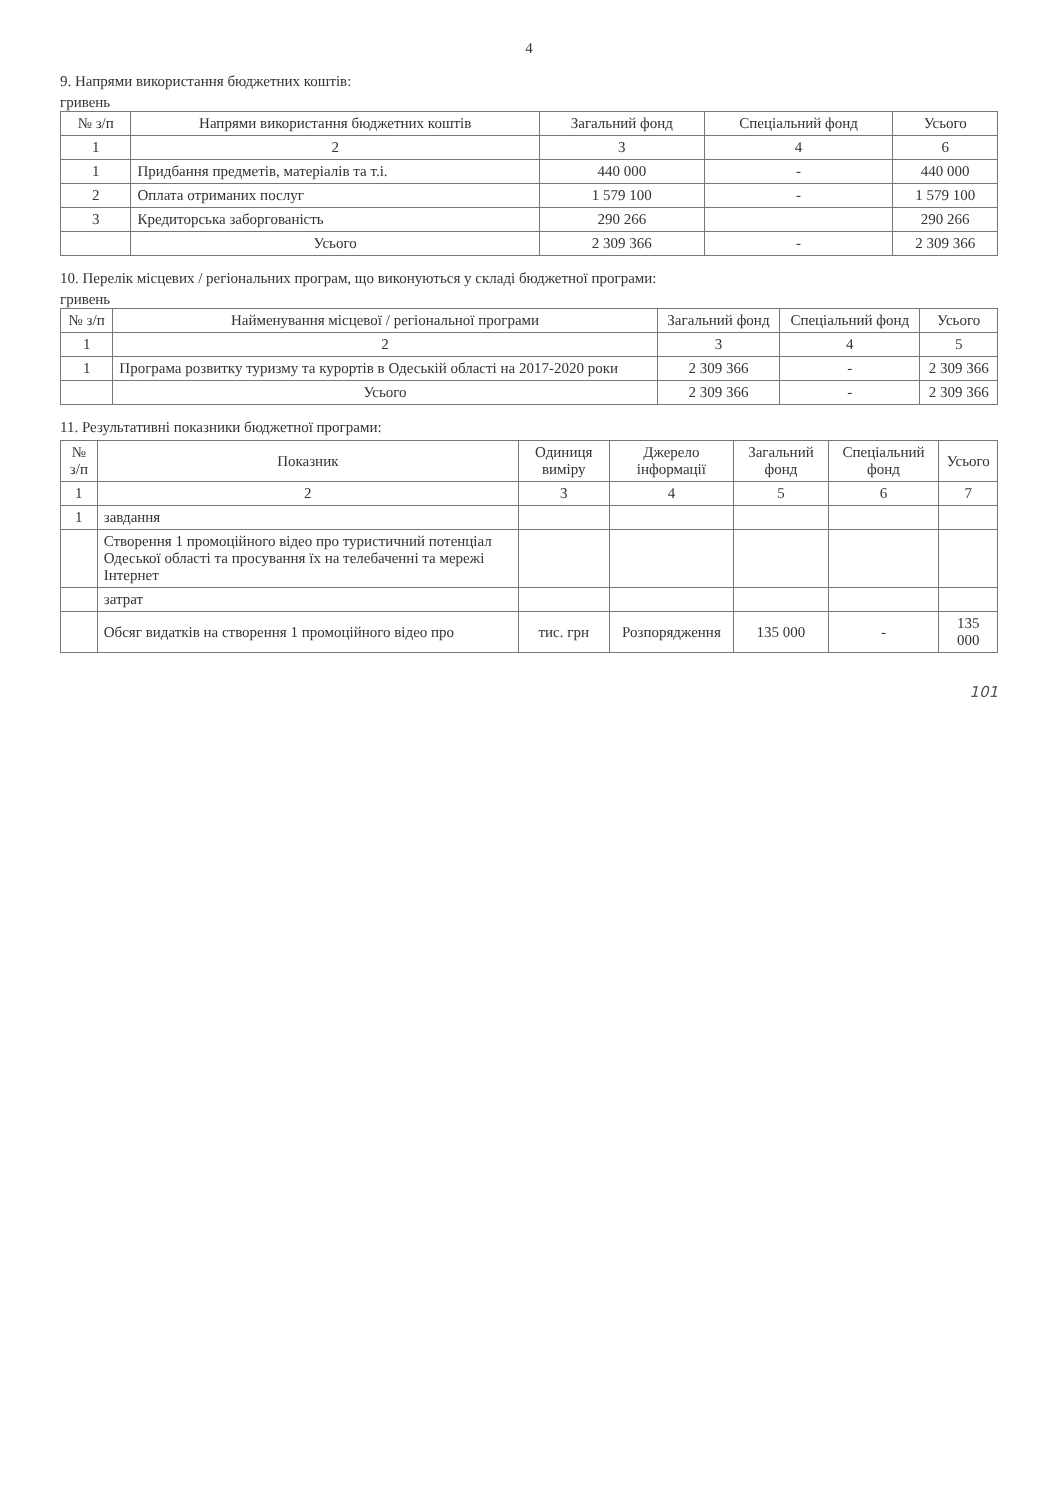4
9. Напрями використання бюджетних коштів:
гривень
| № з/п | Напрями використання бюджетних коштів | Загальний фонд | Спеціальний фонд | Усього |
| --- | --- | --- | --- | --- |
| 1 | 2 | 3 | 4 | 6 |
| 1 | Придбання предметів, матеріалів та т.і. | 440 000 | - | 440 000 |
| 2 | Оплата отриманих послуг | 1 579 100 | - | 1 579 100 |
| 3 | Кредиторська заборгованість | 290 266 | | 290 266 |
| | Усього | 2 309 366 | - | 2 309 366 |
10. Перелік місцевих / регіональних програм, що виконуються у складі бюджетної програми:
гривень
| № з/п | Найменування місцевої / регіональної програми | Загальний фонд | Спеціальний фонд | Усього |
| --- | --- | --- | --- | --- |
| 1 | 2 | 3 | 4 | 5 |
| 1 | Програма розвитку туризму та курортів в Одеській області на 2017-2020 роки | 2 309 366 | - | 2 309 366 |
| | Усього | 2 309 366 | - | 2 309 366 |
11. Результативні показники бюджетної програми:
| № з/п | Показник | Одиниця виміру | Джерело інформації | Загальний фонд | Спеціальний фонд | Усього |
| --- | --- | --- | --- | --- | --- | --- |
| 1 | 2 | 3 | 4 | 5 | 6 | 7 |
| 1 | завдання | | | | | |
| | Створення 1 промоційного відео про туристичний потенціал Одеської області та просування їх на телебаченні та мережі Інтернет | | | | | |
| | затрат | | | | | |
| | Обсяг видатків на створення 1 промоційного відео про | тис. грн | Розпорядження | 135 000 | - | 135 000 |
101